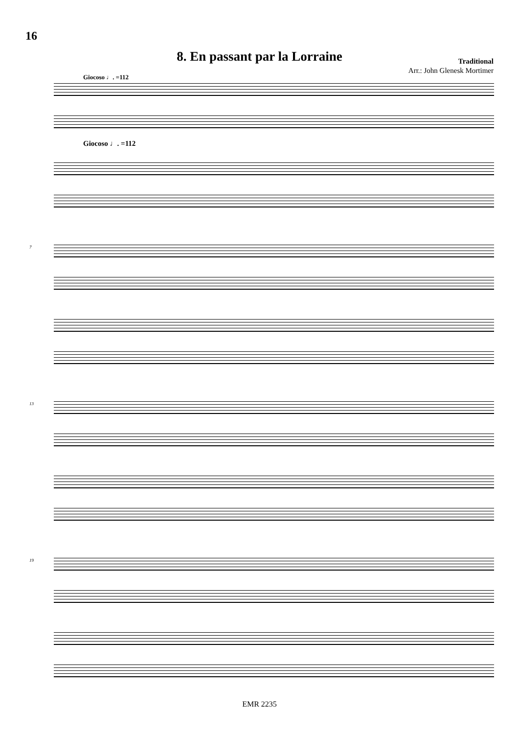16
8. En passant par la Lorraine
Traditional
Arr.: John Glenesk Mortimer
Giocoso ♩. =112
Giocoso ♩. =112
7
13
19
EMR 2235